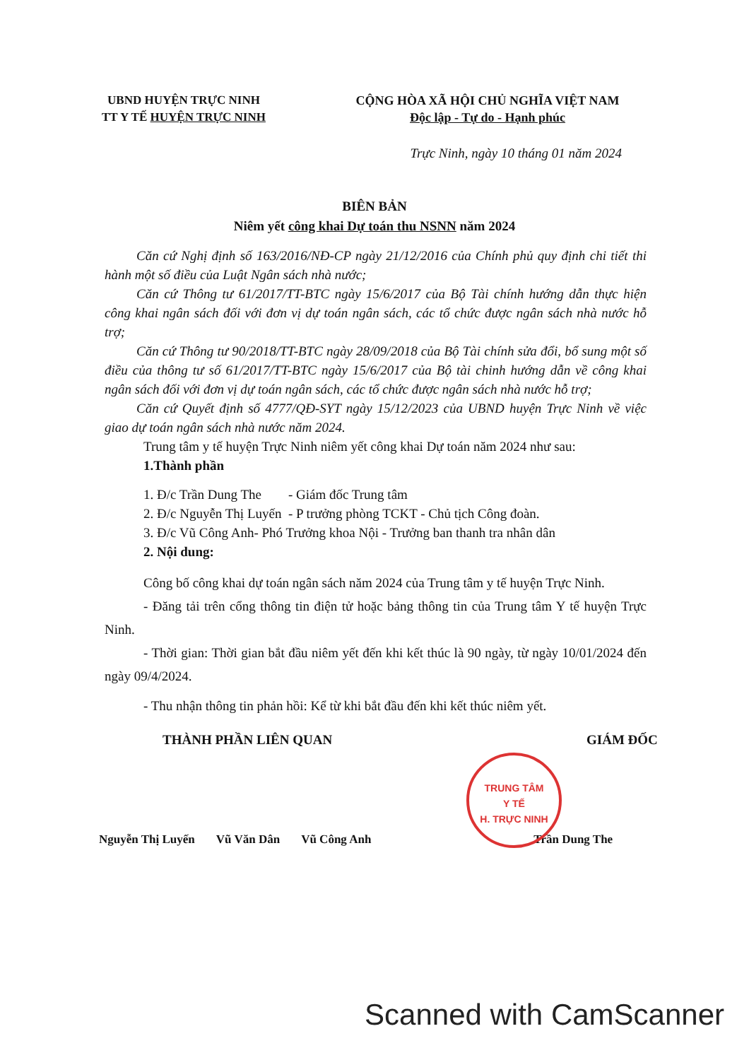UBND HUYỆN TRỰC NINH
TT Y TẾ HUYỆN TRỰC NINH
CỘNG HÒA XÃ HỘI CHỦ NGHĨA VIỆT NAM
Độc lập - Tự do - Hạnh phúc
Trực Ninh, ngày 10 tháng 01 năm 2024
BIÊN BẢN
Niêm yết công khai Dự toán thu NSNN năm 2024
Căn cứ Nghị định số 163/2016/NĐ-CP ngày 21/12/2016 của Chính phủ quy định chi tiết thi hành một số điều của Luật Ngân sách nhà nước;
Căn cứ Thông tư 61/2017/TT-BTC ngày 15/6/2017 của Bộ Tài chính hướng dẫn thực hiện công khai ngân sách đối với đơn vị dự toán ngân sách, các tổ chức được ngân sách nhà nước hỗ trợ;
Căn cứ Thông tư 90/2018/TT-BTC ngày 28/09/2018 của Bộ Tài chính sửa đổi, bổ sung một số điều của thông tư số 61/2017/TT-BTC ngày 15/6/2017 của Bộ tài chinh hướng dẫn về công khai ngân sách đối với đơn vị dự toán ngân sách, các tổ chức được ngân sách nhà nước hỗ trợ;
Căn cứ Quyết định số 4777/QĐ-SYT ngày 15/12/2023 của UBND huyện Trực Ninh về việc giao dự toán ngân sách nhà nước năm 2024.
Trung tâm y tế huyện Trực Ninh niêm yết công khai Dự toán năm 2024 như sau:
1.Thành phần
1. Đ/c Trần Dung The - Giám đốc Trung tâm
2. Đ/c Nguyễn Thị Luyến - P trưởng phòng TCKT - Chủ tịch Công đoàn.
3. Đ/c Vũ Công Anh- Phó Trưởng khoa Nội - Trưởng ban thanh tra nhân dân
2. Nội dung:
Công bố công khai dự toán ngân sách năm 2024 của Trung tâm y tế huyện Trực Ninh.
- Đăng tải trên cổng thông tin điện tử hoặc bảng thông tin của Trung tâm Y tế huyện Trực Ninh.
- Thời gian: Thời gian bắt đầu niêm yết đến khi kết thúc là 90 ngày, từ ngày 10/01/2024 đến ngày 09/4/2024.
- Thu nhận thông tin phản hồi: Kể từ khi bắt đầu đến khi kết thúc niêm yết.
THÀNH PHẦN LIÊN QUAN GIÁM ĐỐC
TRUNG TÂM
Y TẾ
H. TRỰC NINH
Nguyễn Thị Luyến Vũ Văn Dân Vũ Công Anh Trần Dung The
Scanned with CamScanner